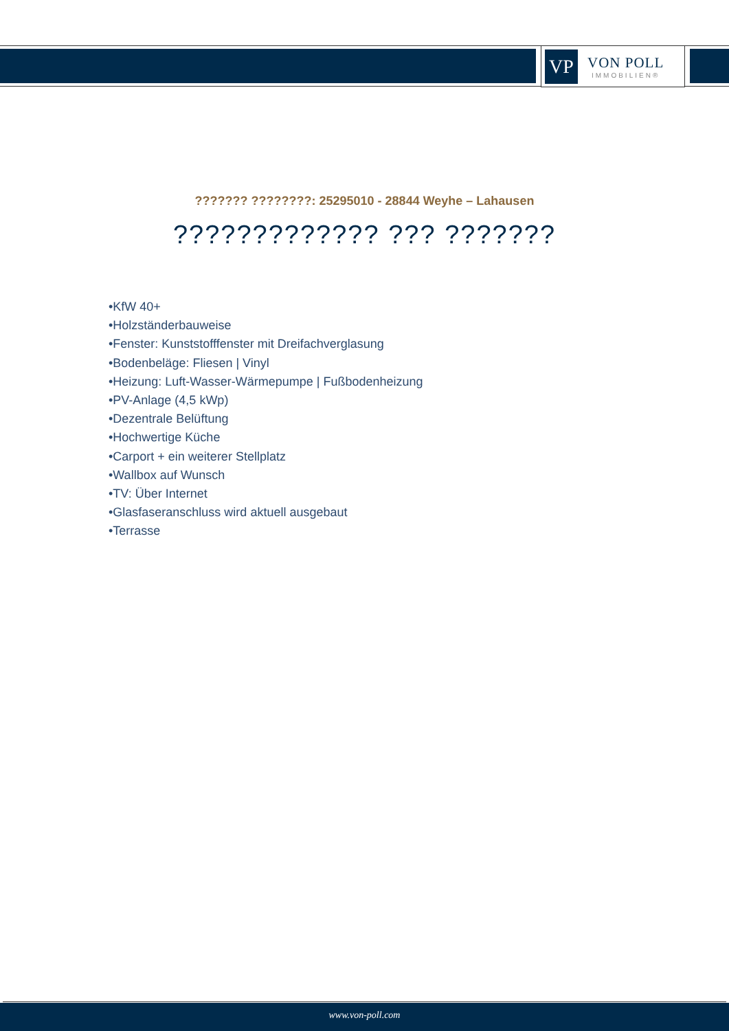VP
VON POLL
IMMOBILIEN®
??????? ????????: 25295010 - 28844 Weyhe – Lahausen
????????????? ??? ???????
•KfW 40+
•Holzständerbauweise
•Fenster: Kunststofffenster mit Dreifachverglasung
•Bodenbeläge: Fliesen | Vinyl
•Heizung: Luft-Wasser-Wärmepumpe | Fußbodenheizung
•PV-Anlage (4,5 kWp)
•Dezentrale Belüftung
•Hochwertige Küche
•Carport + ein weiterer Stellplatz
•Wallbox auf Wunsch
•TV: Über Internet
•Glasfaseranschluss wird aktuell ausgebaut
•Terrasse
www.von-poll.com